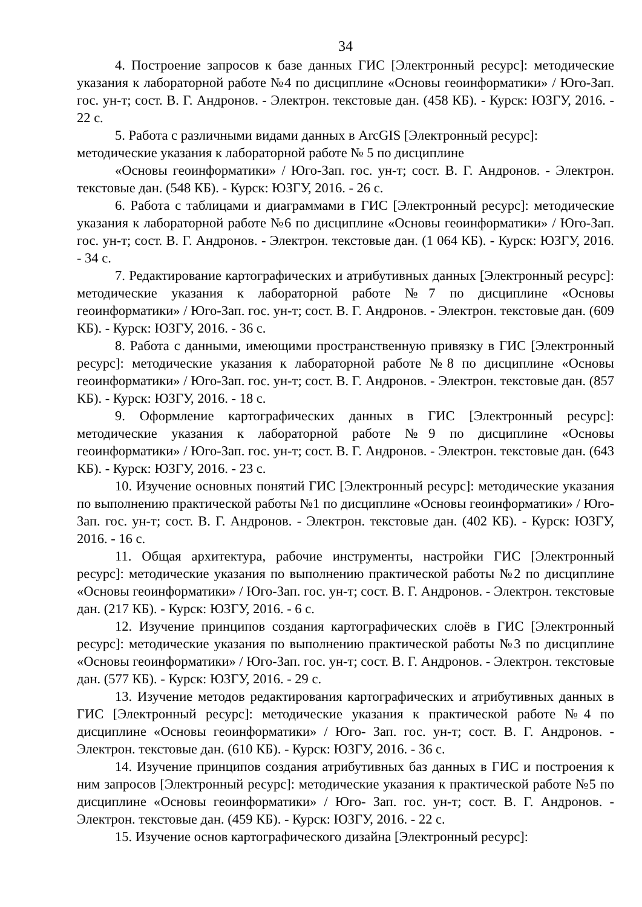34
4. Построение запросов к базе данных ГИС [Электронный ресурс]: методические указания к лабораторной работе №4 по дисциплине «Основы геоинформатики» / Юго-Зап. гос. ун-т; сост. В. Г. Андронов. - Электрон. текстовые дан. (458 КБ). - Курск: ЮЗГУ, 2016. - 22 с.
5. Работа с различными видами данных в ArcGIS [Электронный ресурс]: методические указания к лабораторной работе № 5 по дисциплине
«Основы геоинформатики» / Юго-Зап. гос. ун-т; сост. В. Г. Андронов. - Электрон. текстовые дан. (548 КБ). - Курск: ЮЗГУ, 2016. - 26 с.
6. Работа с таблицами и диаграммами в ГИС [Электронный ресурс]: методические указания к лабораторной работе №6 по дисциплине «Основы геоинформатики» / Юго-Зап. гос. ун-т; сост. В. Г. Андронов. - Электрон. текстовые дан. (1 064 КБ). - Курск: ЮЗГУ, 2016. - 34 с.
7. Редактирование картографических и атрибутивных данных [Электронный ресурс]: методические указания к лабораторной работе №7 по дисциплине «Основы геоинформатики» / Юго-Зап. гос. ун-т; сост. В. Г. Андронов. - Электрон. текстовые дан. (609 КБ). - Курск: ЮЗГУ, 2016. - 36 с.
8. Работа с данными, имеющими пространственную привязку в ГИС [Электронный ресурс]: методические указания к лабораторной работе №8 по дисциплине «Основы геоинформатики» / Юго-Зап. гос. ун-т; сост. В. Г. Андронов. - Электрон. текстовые дан. (857 КБ). - Курск: ЮЗГУ, 2016. - 18 с.
9. Оформление картографических данных в ГИС [Электронный ресурс]: методические указания к лабораторной работе №9 по дисциплине «Основы геоинформатики» / Юго-Зап. гос. ун-т; сост. В. Г. Андронов. - Электрон. текстовые дан. (643 КБ). - Курск: ЮЗГУ, 2016. - 23 с.
10. Изучение основных понятий ГИС [Электронный ресурс]: методические указания по выполнению практической работы №1 по дисциплине «Основы геоинформатики» / Юго-Зап. гос. ун-т; сост. В. Г. Андронов. - Электрон. текстовые дан. (402 КБ). - Курск: ЮЗГУ, 2016. - 16 с.
11. Общая архитектура, рабочие инструменты, настройки ГИС [Электронный ресурс]: методические указания по выполнению практической работы №2 по дисциплине «Основы геоинформатики» / Юго-Зап. гос. ун-т; сост. В. Г. Андронов. - Электрон. текстовые дан. (217 КБ). - Курск: ЮЗГУ, 2016. - 6 с.
12. Изучение принципов создания картографических слоёв в ГИС [Электронный ресурс]: методические указания по выполнению практической работы №3 по дисциплине «Основы геоинформатики» / Юго-Зап. гос. ун-т; сост. В. Г. Андронов. - Электрон. текстовые дан. (577 КБ). - Курск: ЮЗГУ, 2016. - 29 с.
13. Изучение методов редактирования картографических и атрибутивных данных в ГИС [Электронный ресурс]: методические указания к практической работе №4 по дисциплине «Основы геоинформатики» / Юго- Зап. гос. ун-т; сост. В. Г. Андронов. - Электрон. текстовые дан. (610 КБ). - Курск: ЮЗГУ, 2016. - 36 с.
14. Изучение принципов создания атрибутивных баз данных в ГИС и построения к ним запросов [Электронный ресурс]: методические указания к практической работе №5 по дисциплине «Основы геоинформатики» / Юго- Зап. гос. ун-т; сост. В. Г. Андронов. - Электрон. текстовые дан. (459 КБ). - Курск: ЮЗГУ, 2016. - 22 с.
15. Изучение основ картографического дизайна [Электронный ресурс]: